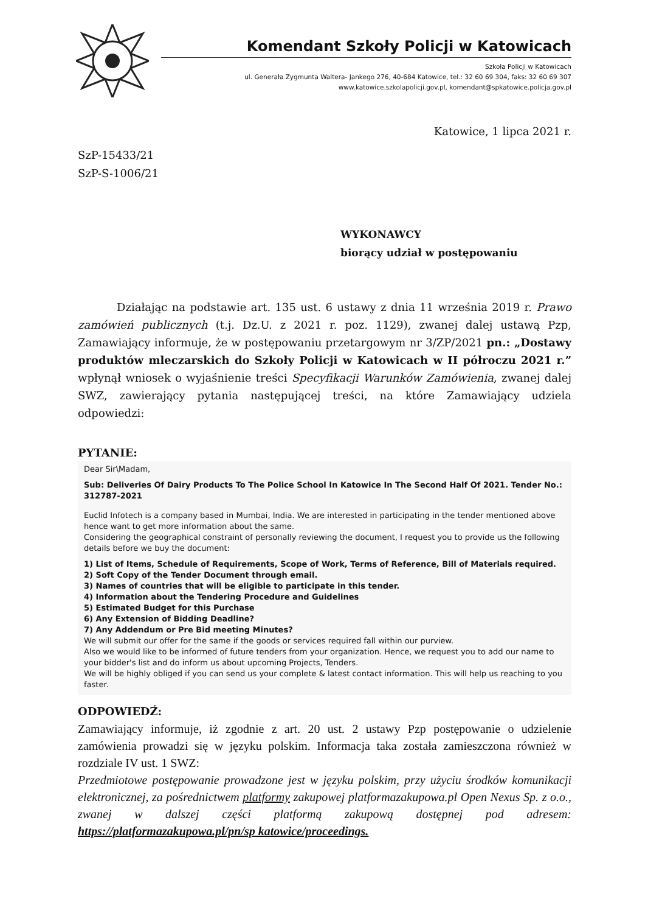Komendant Szkoły Policji w Katowicach
Szkoła Policji w Katowicach
ul. Generała Zygmunta Waltera- Jankego 276, 40-684 Katowice, tel.: 32 60 69 304, faks: 32 60 69 307
www.katowice.szkolapolicji.gov.pl, komendant@spkatowice.policja.gov.pl
Katowice, 1 lipca 2021 r.
SzP-15433/21
SzP-S-1006/21
WYKONAWCY
biorący udział w postępowaniu
Działając na podstawie art. 135 ust. 6 ustawy z dnia 11 września 2019 r. Prawo zamówień publicznych (t.j. Dz.U. z 2021 r. poz. 1129), zwanej dalej ustawą Pzp, Zamawiający informuje, że w postępowaniu przetargowym nr 3/ZP/2021 pn.: „Dostawy produktów mleczarskich do Szkoły Policji w Katowicach w II półroczu 2021 r.” wpłynął wniosek o wyjaśnienie treści Specyfikacji Warunków Zamówienia, zwanej dalej SWZ, zawierający pytania następującej treści, na które Zamawiający udziela odpowiedzi:
PYTANIE:
Dear Sir\Madam,
Sub: Deliveries Of Dairy Products To The Police School In Katowice In The Second Half Of 2021. Tender No.: 312787-2021
Euclid Infotech is a company based in Mumbai, India. We are interested in participating in the tender mentioned above hence want to get more information about the same.
Considering the geographical constraint of personally reviewing the document, I request you to provide us the following details before we buy the document:
1) List of Items, Schedule of Requirements, Scope of Work, Terms of Reference, Bill of Materials required.
2) Soft Copy of the Tender Document through email.
3) Names of countries that will be eligible to participate in this tender.
4) Information about the Tendering Procedure and Guidelines
5) Estimated Budget for this Purchase
6) Any Extension of Bidding Deadline?
7) Any Addendum or Pre Bid meeting Minutes?
We will submit our offer for the same if the goods or services required fall within our purview.
Also we would like to be informed of future tenders from your organization. Hence, we request you to add our name to your bidder's list and do inform us about upcoming Projects, Tenders.
We will be highly obliged if you can send us your complete & latest contact information. This will help us reaching to you faster.
ODPOWIEDŹ:
Zamawiający informuje, iż zgodnie z art. 20 ust. 2 ustawy Pzp postępowanie o udzielenie zamówienia prowadzi się w języku polskim. Informacja taka została zamieszczona również w rozdziale IV ust. 1 SWZ:
Przedmiotowe postępowanie prowadzone jest w języku polskim, przy użyciu środków komunikacji elektronicznej, za pośrednictwem platformy zakupowej platformazakupowa.pl Open Nexus Sp. z o.o., zwanej w dalszej części platformą zakupową dostępnej pod adresem: https://platformazakupowa.pl/pn/sp katowice/proceedings.